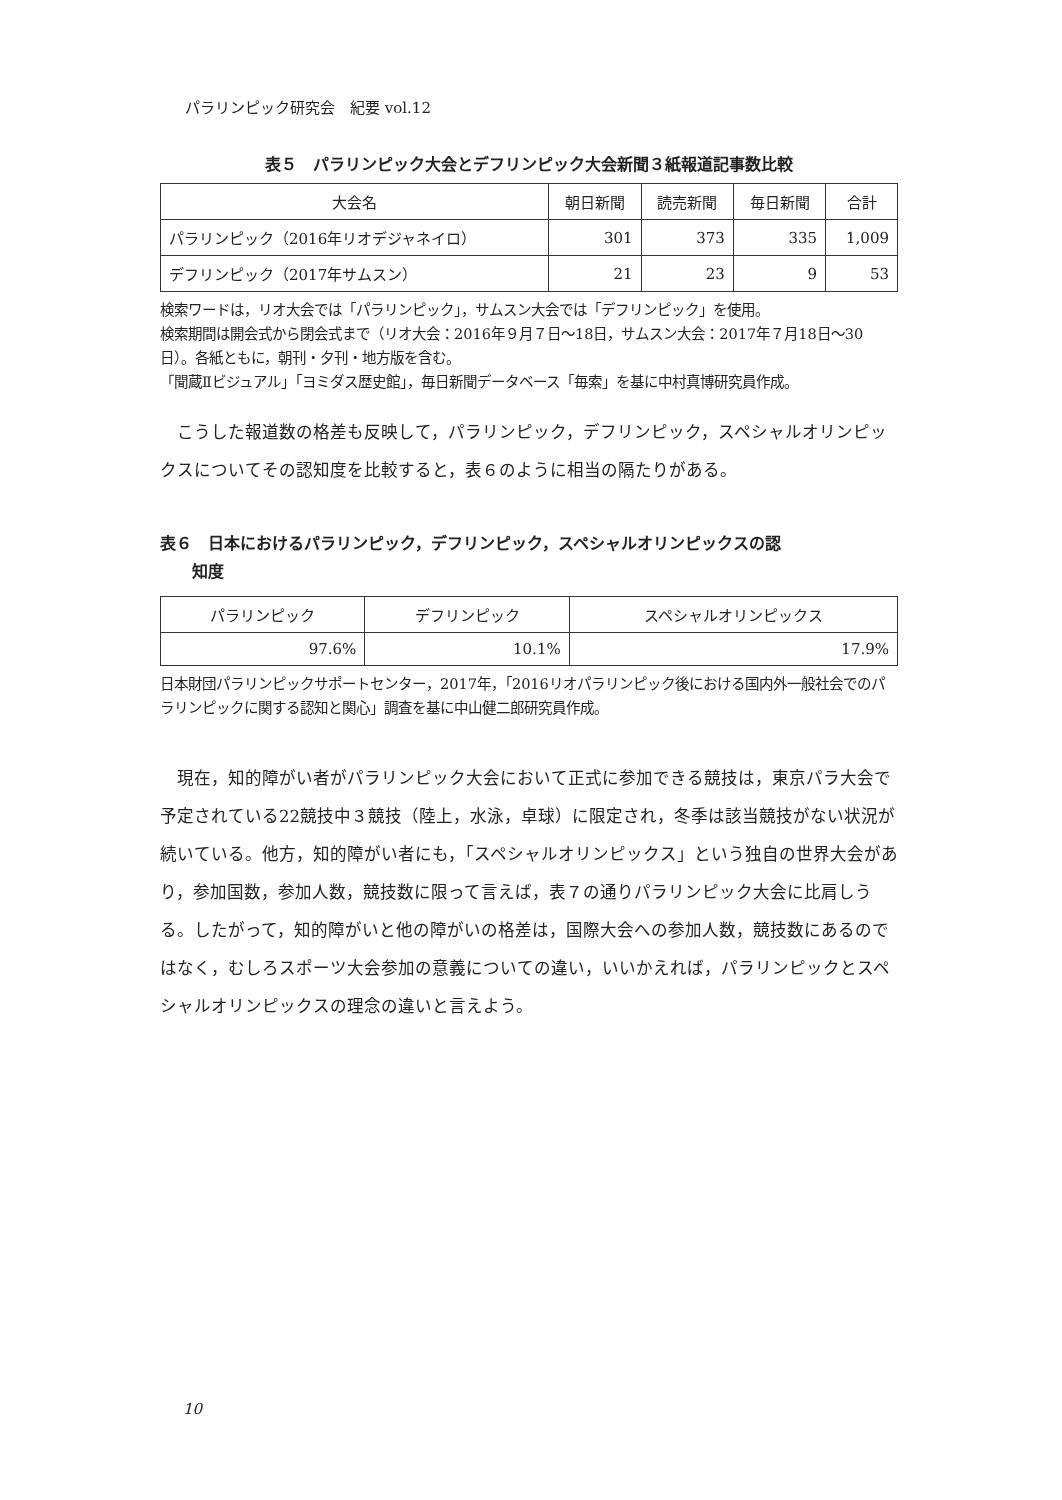パラリンピック研究会　紀要 vol.12
表５　パラリンピック大会とデフリンピック大会新聞３紙報道記事数比較
| 大会名 | 朝日新聞 | 読売新聞 | 毎日新聞 | 合計 |
| --- | --- | --- | --- | --- |
| パラリンピック（2016年リオデジャネイロ） | 301 | 373 | 335 | 1,009 |
| デフリンピック（2017年サムスン） | 21 | 23 | 9 | 53 |
検索ワードは，リオ大会では「パラリンピック」，サムスン大会では「デフリンピック」を使用。
検索期間は開会式から閉会式まで（リオ大会：2016年９月７日～18日，サムスン大会：2017年７月18日～30日）。各紙ともに，朝刊・夕刊・地方版を含む。
「聞蔵Ⅱビジュアル」「ヨミダス歴史館」，毎日新聞データベース「毎索」を基に中村真博研究員作成。
こうした報道数の格差も反映して，パラリンピック，デフリンピック，スペシャルオリンピックスについてその認知度を比較すると，表６のように相当の隔たりがある。
表６　日本におけるパラリンピック，デフリンピック，スペシャルオリンピックスの認
　　知度
| パラリンピック | デフリンピック | スペシャルオリンピックス |
| --- | --- | --- |
| 97.6% | 10.1% | 17.9% |
日本財団パラリンピックサポートセンター，2017年，「2016リオパラリンピック後における国内外一般社会でのパラリンピックに関する認知と関心」調査を基に中山健二郎研究員作成。
現在，知的障がい者がパラリンピック大会において正式に参加できる競技は，東京パラ大会で予定されている22競技中３競技（陸上，水泳，卓球）に限定され，冬季は該当競技がない状況が続いている。他方，知的障がい者にも，「スペシャルオリンピックス」という独自の世界大会があり，参加国数，参加人数，競技数に限って言えば，表７の通りパラリンピック大会に比肩しうる。したがって，知的障がいと他の障がいの格差は，国際大会への参加人数，競技数にあるのではなく，むしろスポーツ大会参加の意義についての違い，いいかえれば，パラリンピックとスペシャルオリンピックスの理念の違いと言えよう。
10